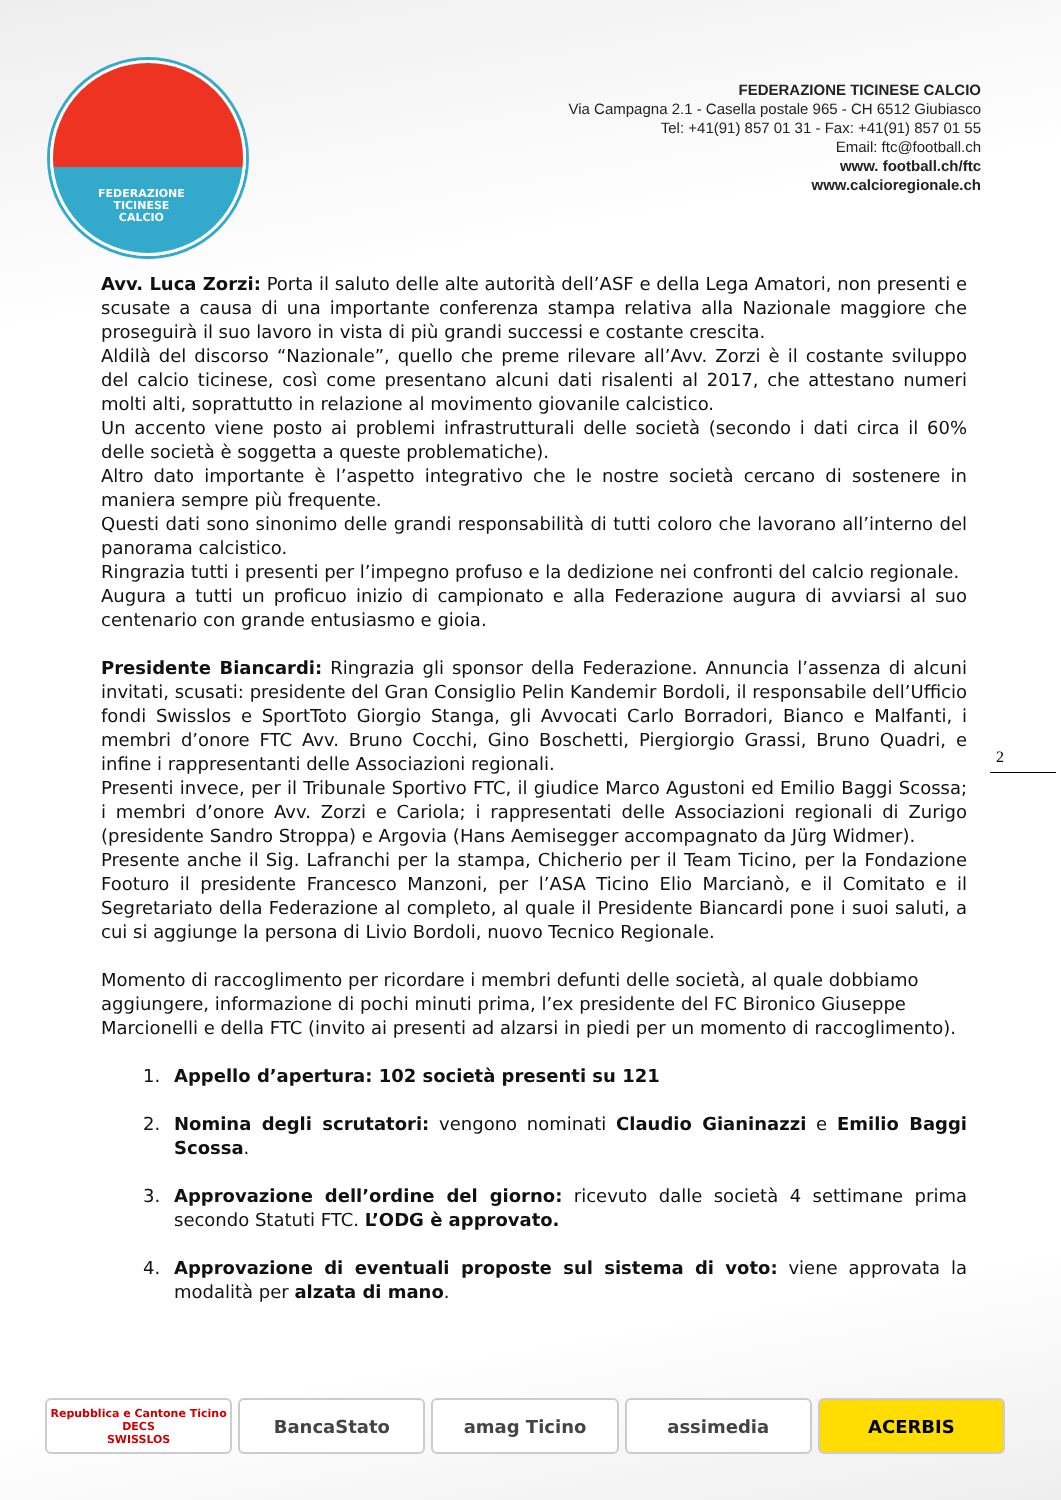FEDERAZIONE
TICINESE
CALCIO
FEDERAZIONE TICINESE CALCIO
Via Campagna 2.1 - Casella postale 965 - CH 6512 Giubiasco
Tel: +41(91) 857 01 31 - Fax: +41(91) 857 01 55
Email: ftc@football.ch
www. football.ch/ftc
www.calcioregionale.ch
Avv. Luca Zorzi: Porta il saluto delle alte autorità dell’ASF e della Lega Amatori, non presenti e scusate a causa di una importante conferenza stampa relativa alla Nazionale maggiore che proseguirà il suo lavoro in vista di più grandi successi e costante crescita.
Aldilà del discorso “Nazionale”, quello che preme rilevare all’Avv. Zorzi è il costante sviluppo del calcio ticinese, così come presentano alcuni dati risalenti al 2017, che attestano numeri molti alti, soprattutto in relazione al movimento giovanile calcistico.
Un accento viene posto ai problemi infrastrutturali delle società (secondo i dati circa il 60% delle società è soggetta a queste problematiche).
Altro dato importante è l’aspetto integrativo che le nostre società cercano di sostenere in maniera sempre più frequente.
Questi dati sono sinonimo delle grandi responsabilità di tutti coloro che lavorano all’interno del panorama calcistico.
Ringrazia tutti i presenti per l’impegno profuso e la dedizione nei confronti del calcio regionale.
Augura a tutti un proficuo inizio di campionato e alla Federazione augura di avviarsi al suo centenario con grande entusiasmo e gioia.
Presidente Biancardi: Ringrazia gli sponsor della Federazione. Annuncia l’assenza di alcuni invitati, scusati: presidente del Gran Consiglio Pelin Kandemir Bordoli, il responsabile dell’Ufficio fondi Swisslos e SportToto Giorgio Stanga, gli Avvocati Carlo Borradori, Bianco e Malfanti, i membri d’onore FTC Avv. Bruno Cocchi, Gino Boschetti, Piergiorgio Grassi, Bruno Quadri, e infine i rappresentanti delle Associazioni regionali.
Presenti invece, per il Tribunale Sportivo FTC, il giudice Marco Agustoni ed Emilio Baggi Scossa; i membri d’onore Avv. Zorzi e Cariola; i rappresentati delle Associazioni regionali di Zurigo (presidente Sandro Stroppa) e Argovia (Hans Aemisegger accompagnato da Jürg Widmer).
Presente anche il Sig. Lafranchi per la stampa, Chicherio per il Team Ticino, per la Fondazione Footuro il presidente Francesco Manzoni, per l’ASA Ticino Elio Marcianò, e il Comitato e il Segretariato della Federazione al completo, al quale il Presidente Biancardi pone i suoi saluti, a cui si aggiunge la persona di Livio Bordoli, nuovo Tecnico Regionale.
Momento di raccoglimento per ricordare i membri defunti delle società, al quale dobbiamo aggiungere, informazione di pochi minuti prima, l’ex presidente del FC Bironico Giuseppe Marcionelli e della FTC (invito ai presenti ad alzarsi in piedi per un momento di raccoglimento).
1. Appello d’apertura: 102 società presenti su 121
2. Nomina degli scrutatori: vengono nominati Claudio Gianinazzi e Emilio Baggi Scossa.
3. Approvazione dell’ordine del giorno: ricevuto dalle società 4 settimane prima secondo Statuti FTC. L’ODG è approvato.
4. Approvazione di eventuali proposte sul sistema di voto: viene approvata la modalità per alzata di mano.
2
Repubblica e Cantone Ticino DECS
SWISSLOS
BancaStato amag Ticino assimedia ACERBIS